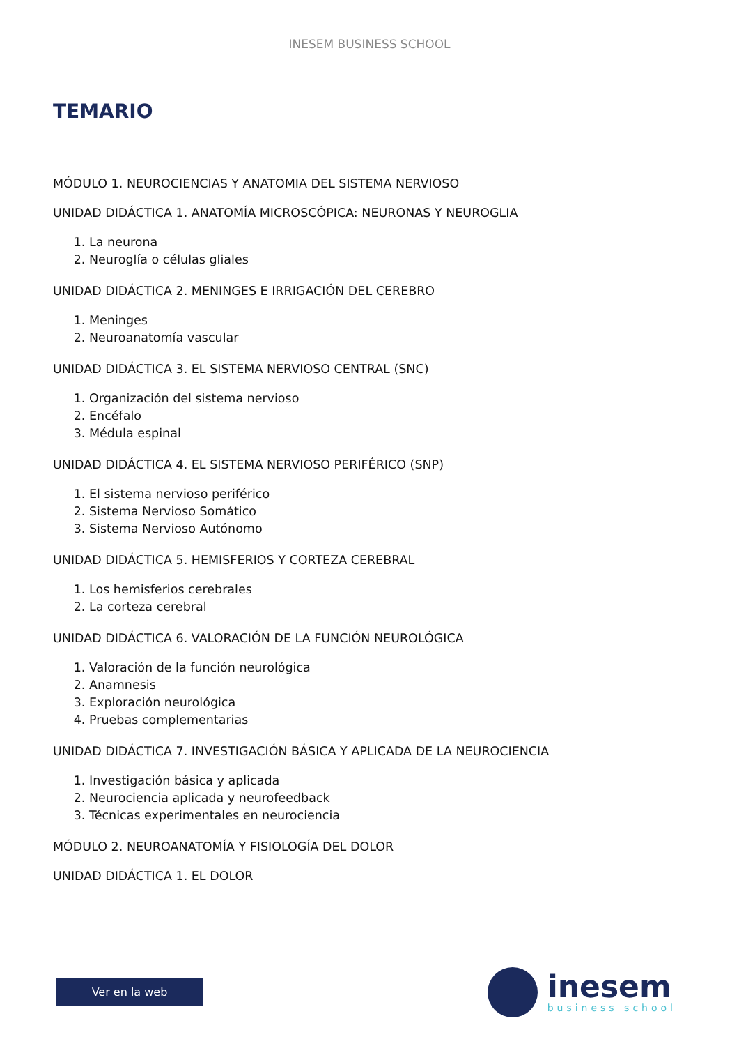INESEM BUSINESS SCHOOL
TEMARIO
MÓDULO 1. NEUROCIENCIAS Y ANATOMIA DEL SISTEMA NERVIOSO
UNIDAD DIDÁCTICA 1. ANATOMÍA MICROSCÓPICA: NEURONAS Y NEUROGLIA
1. La neurona
2. Neuroglía o células gliales
UNIDAD DIDÁCTICA 2. MENINGES E IRRIGACIÓN DEL CEREBRO
1. Meninges
2. Neuroanatomía vascular
UNIDAD DIDÁCTICA 3. EL SISTEMA NERVIOSO CENTRAL (SNC)
1. Organización del sistema nervioso
2. Encéfalo
3. Médula espinal
UNIDAD DIDÁCTICA 4. EL SISTEMA NERVIOSO PERIFÉRICO (SNP)
1. El sistema nervioso periférico
2. Sistema Nervioso Somático
3. Sistema Nervioso Autónomo
UNIDAD DIDÁCTICA 5. HEMISFERIOS Y CORTEZA CEREBRAL
1. Los hemisferios cerebrales
2. La corteza cerebral
UNIDAD DIDÁCTICA 6. VALORACIÓN DE LA FUNCIÓN NEUROLÓGICA
1. Valoración de la función neurológica
2. Anamnesis
3. Exploración neurológica
4. Pruebas complementarias
UNIDAD DIDÁCTICA 7. INVESTIGACIÓN BÁSICA Y APLICADA DE LA NEUROCIENCIA
1. Investigación básica y aplicada
2. Neurociencia aplicada y neurofeedback
3. Técnicas experimentales en neurociencia
MÓDULO 2. NEUROANATOMÍA Y FISIOLOGÍA DEL DOLOR
UNIDAD DIDÁCTICA 1. EL DOLOR
Ver en la web
inesem
business school